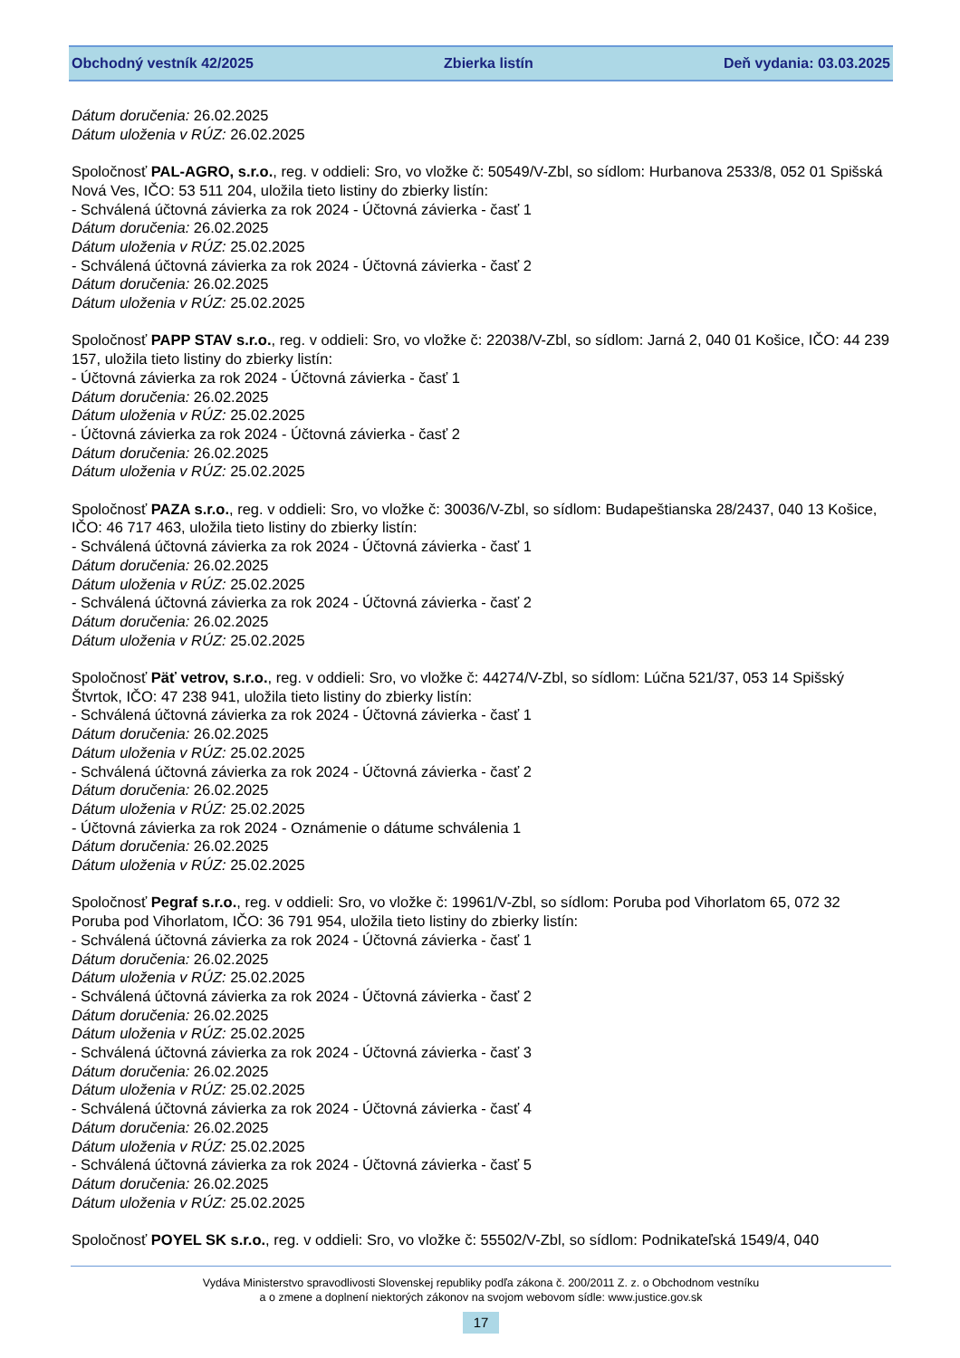Obchodný vestník 42/2025 Zbierka listín Deň vydania: 03.03.2025
Dátum doručenia: 26.02.2025
Dátum uloženia v RÚZ: 26.02.2025
Spoločnosť PAL-AGRO, s.r.o., reg. v oddieli: Sro, vo vložke č: 50549/V-Zbl, so sídlom: Hurbanova 2533/8, 052 01 Spišská Nová Ves, IČO: 53 511 204, uložila tieto listiny do zbierky listín:
- Schválená účtovná závierka za rok 2024 - Účtovná závierka - časť 1
Dátum doručenia: 26.02.2025
Dátum uloženia v RÚZ: 25.02.2025
- Schválená účtovná závierka za rok 2024 - Účtovná závierka - časť 2
Dátum doručenia: 26.02.2025
Dátum uloženia v RÚZ: 25.02.2025
Spoločnosť PAPP STAV s.r.o., reg. v oddieli: Sro, vo vložke č: 22038/V-Zbl, so sídlom: Jarná 2, 040 01 Košice, IČO: 44 239 157, uložila tieto listiny do zbierky listín:
- Účtovná závierka za rok 2024 - Účtovná závierka - časť 1
Dátum doručenia: 26.02.2025
Dátum uloženia v RÚZ: 25.02.2025
- Účtovná závierka za rok 2024 - Účtovná závierka - časť 2
Dátum doručenia: 26.02.2025
Dátum uloženia v RÚZ: 25.02.2025
Spoločnosť PAZA s.r.o., reg. v oddieli: Sro, vo vložke č: 30036/V-Zbl, so sídlom: Budapeštianska 28/2437, 040 13 Košice, IČO: 46 717 463, uložila tieto listiny do zbierky listín:
- Schválená účtovná závierka za rok 2024 - Účtovná závierka - časť 1
Dátum doručenia: 26.02.2025
Dátum uloženia v RÚZ: 25.02.2025
- Schválená účtovná závierka za rok 2024 - Účtovná závierka - časť 2
Dátum doručenia: 26.02.2025
Dátum uloženia v RÚZ: 25.02.2025
Spoločnosť Päť vetrov, s.r.o., reg. v oddieli: Sro, vo vložke č: 44274/V-Zbl, so sídlom: Lúčna 521/37, 053 14 Spišský Štvrtok, IČO: 47 238 941, uložila tieto listiny do zbierky listín:
- Schválená účtovná závierka za rok 2024 - Účtovná závierka - časť 1
Dátum doručenia: 26.02.2025
Dátum uloženia v RÚZ: 25.02.2025
- Schválená účtovná závierka za rok 2024 - Účtovná závierka - časť 2
Dátum doručenia: 26.02.2025
Dátum uloženia v RÚZ: 25.02.2025
- Účtovná závierka za rok 2024 - Oznámenie o dátume schválenia 1
Dátum doručenia: 26.02.2025
Dátum uloženia v RÚZ: 25.02.2025
Spoločnosť Pegraf s.r.o., reg. v oddieli: Sro, vo vložke č: 19961/V-Zbl, so sídlom: Poruba pod Vihorlatom 65, 072 32 Poruba pod Vihorlatom, IČO: 36 791 954, uložila tieto listiny do zbierky listín:
- Schválená účtovná závierka za rok 2024 - Účtovná závierka - časť 1
Dátum doručenia: 26.02.2025
Dátum uloženia v RÚZ: 25.02.2025
- Schválená účtovná závierka za rok 2024 - Účtovná závierka - časť 2
Dátum doručenia: 26.02.2025
Dátum uloženia v RÚZ: 25.02.2025
- Schválená účtovná závierka za rok 2024 - Účtovná závierka - časť 3
Dátum doručenia: 26.02.2025
Dátum uloženia v RÚZ: 25.02.2025
- Schválená účtovná závierka za rok 2024 - Účtovná závierka - časť 4
Dátum doručenia: 26.02.2025
Dátum uloženia v RÚZ: 25.02.2025
- Schválená účtovná závierka za rok 2024 - Účtovná závierka - časť 5
Dátum doručenia: 26.02.2025
Dátum uloženia v RÚZ: 25.02.2025
Spoločnosť POYEL SK s.r.o., reg. v oddieli: Sro, vo vložke č: 55502/V-Zbl, so sídlom: Podnikateľská 1549/4, 040
Vydáva Ministerstvo spravodlivosti Slovenskej republiky podľa zákona č. 200/2011 Z. z. o Obchodnom vestníku
a o zmene a doplnení niektorých zákonov na svojom webovom sídle: www.justice.gov.sk
17